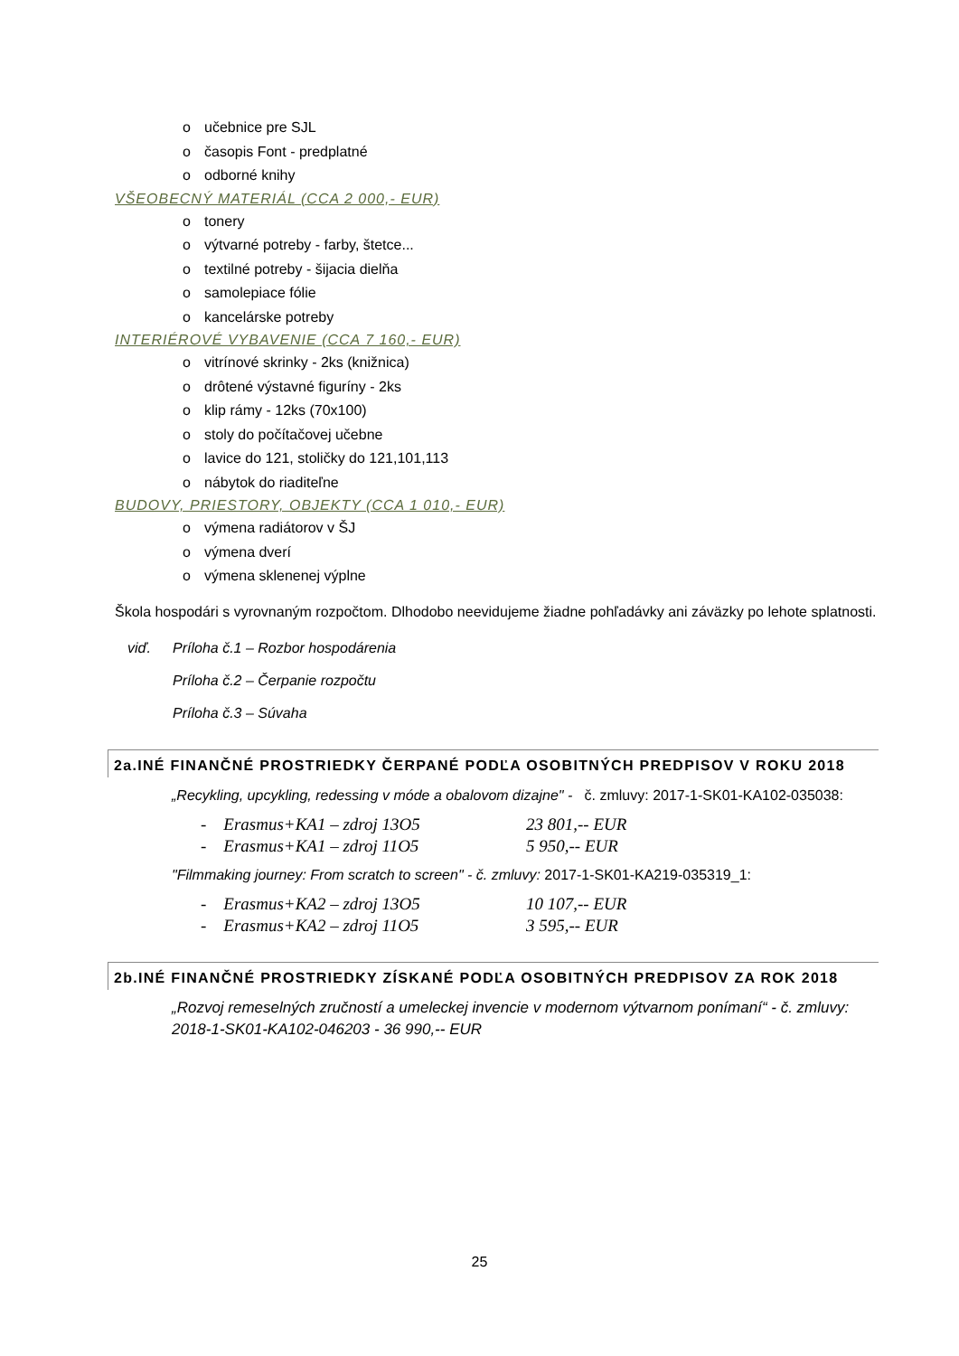o učebnice pre SJL
o časopis Font - predplatné
o odborné knihy
VŠEOBECNÝ MATERIÁL (CCA 2 000,- EUR)
o tonery
o výtvarné potreby - farby, štetce...
o textilné potreby - šijacia dielňa
o samolepiace fólie
o kancelárske potreby
INTERIÉROVÉ VYBAVENIE (CCA 7 160,- EUR)
o vitrínové skrinky - 2ks (knižnica)
o drôtené výstavné figuríny - 2ks
o klip rámy - 12ks (70x100)
o stoly do počítačovej učebne
o lavice do 121, stoličky do 121,101,113
o nábytok do riaditeľne
BUDOVY, PRIESTORY, OBJEKTY (CCA 1 010,- EUR)
o výmena radiátorov v ŠJ
o výmena dverí
o výmena sklenenej výplne
Škola hospodári s vyrovnaným rozpočtom. Dlhodobo neevidujeme žiadne pohľadávky ani záväzky po lehote splatnosti.
viď. Príloha č.1 – Rozbor hospodárenia
Príloha č.2 – Čerpanie rozpočtu
Príloha č.3 – Súvaha
2a.INÉ FINANČNÉ PROSTRIEDKY ČERPANÉ PODĽA OSOBITNÝCH PREDPISOV V ROKU 2018
„Recykling, upcykling, redessing v móde a obalovom dizajne" - č. zmluvy: 2017-1-SK01-KA102-035038:
- Erasmus+KA1 – zdroj 13O5 23 801,-- EUR
- Erasmus+KA1 – zdroj 11O5 5 950,-- EUR
"Filmmaking journey: From scratch to screen" - č. zmluvy: 2017-1-SK01-KA219-035319_1:
- Erasmus+KA2 – zdroj 13O5 10 107,-- EUR
- Erasmus+KA2 – zdroj 11O5 3 595,-- EUR
2b.INÉ FINANČNÉ PROSTRIEDKY ZÍSKANÉ PODĽA OSOBITNÝCH PREDPISOV ZA ROK 2018
„Rozvoj remeselných zručností a umeleckej invencie v modernom výtvarnom ponímaní“ - č. zmluvy: 2018-1-SK01-KA102-046203 - 36 990,-- EUR
25